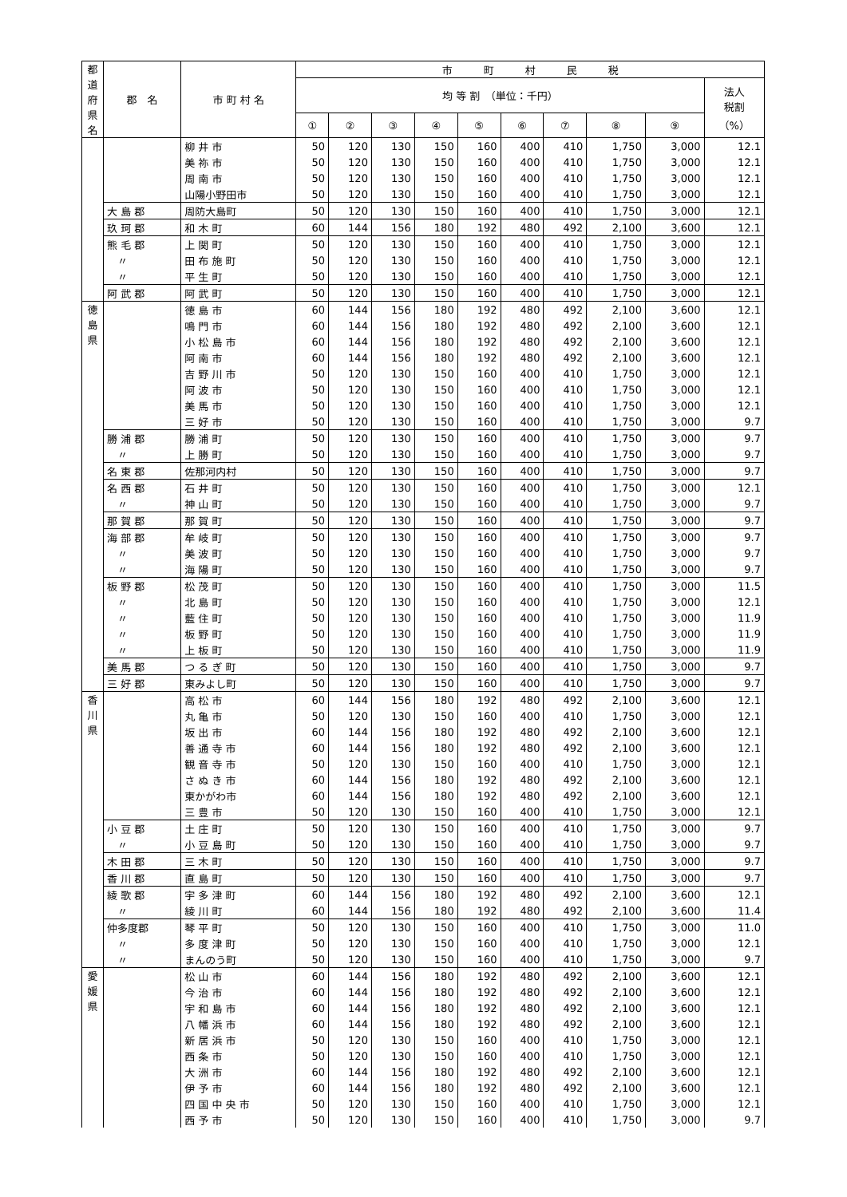| 都 道 府 県 名 | 郡 名 | 市 町 村 名 | 市 町 村 民 税 | | | | | | | | | |
| --- | --- | --- | --- | --- | --- | --- | --- | --- | --- | --- | --- | --- |
| | | | 均 等 割 （単位：千円） | | | | | | | | | 法人 税割 （%） |
| | | | ① | ② | ③ | ④ | ⑤ | ⑥ | ⑦ | ⑧ | ⑨ | |
| | | 柳 井 市 | 50 | 120 | 130 | 150 | 160 | 400 | 410 | 1,750 | 3,000 | 12.1 |
| | | 美 祢 市 | 50 | 120 | 130 | 150 | 160 | 400 | 410 | 1,750 | 3,000 | 12.1 |
| | | 周 南 市 | 50 | 120 | 130 | 150 | 160 | 400 | 410 | 1,750 | 3,000 | 12.1 |
| | | 山陽小野田市 | 50 | 120 | 130 | 150 | 160 | 400 | 410 | 1,750 | 3,000 | 12.1 |
| | 大 島 郡 | 周防大島町 | 50 | 120 | 130 | 150 | 160 | 400 | 410 | 1,750 | 3,000 | 12.1 |
| | 玖 珂 郡 | 和 木 町 | 60 | 144 | 156 | 180 | 192 | 480 | 492 | 2,100 | 3,600 | 12.1 |
| | 熊 毛 郡 | 上 関 町 | 50 | 120 | 130 | 150 | 160 | 400 | 410 | 1,750 | 3,000 | 12.1 |
| | 〃 | 田 布 施 町 | 50 | 120 | 130 | 150 | 160 | 400 | 410 | 1,750 | 3,000 | 12.1 |
| | 〃 | 平 生 町 | 50 | 120 | 130 | 150 | 160 | 400 | 410 | 1,750 | 3,000 | 12.1 |
| | 阿 武 郡 | 阿 武 町 | 50 | 120 | 130 | 150 | 160 | 400 | 410 | 1,750 | 3,000 | 12.1 |
| 徳 島 県 | | 徳 島 市 | 60 | 144 | 156 | 180 | 192 | 480 | 492 | 2,100 | 3,600 | 12.1 |
| | | 鳴 門 市 | 60 | 144 | 156 | 180 | 192 | 480 | 492 | 2,100 | 3,600 | 12.1 |
| | | 小 松 島 市 | 60 | 144 | 156 | 180 | 192 | 480 | 492 | 2,100 | 3,600 | 12.1 |
| | | 阿 南 市 | 60 | 144 | 156 | 180 | 192 | 480 | 492 | 2,100 | 3,600 | 12.1 |
| | | 吉 野 川 市 | 50 | 120 | 130 | 150 | 160 | 400 | 410 | 1,750 | 3,000 | 12.1 |
| | | 阿 波 市 | 50 | 120 | 130 | 150 | 160 | 400 | 410 | 1,750 | 3,000 | 12.1 |
| | | 美 馬 市 | 50 | 120 | 130 | 150 | 160 | 400 | 410 | 1,750 | 3,000 | 12.1 |
| | | 三 好 市 | 50 | 120 | 130 | 150 | 160 | 400 | 410 | 1,750 | 3,000 | 9.7 |
| | 勝 浦 郡 | 勝 浦 町 | 50 | 120 | 130 | 150 | 160 | 400 | 410 | 1,750 | 3,000 | 9.7 |
| | 〃 | 上 勝 町 | 50 | 120 | 130 | 150 | 160 | 400 | 410 | 1,750 | 3,000 | 9.7 |
| | 名 東 郡 | 佐那河内村 | 50 | 120 | 130 | 150 | 160 | 400 | 410 | 1,750 | 3,000 | 9.7 |
| | 名 西 郡 | 石 井 町 | 50 | 120 | 130 | 150 | 160 | 400 | 410 | 1,750 | 3,000 | 12.1 |
| | 〃 | 神 山 町 | 50 | 120 | 130 | 150 | 160 | 400 | 410 | 1,750 | 3,000 | 9.7 |
| | 那 賀 郡 | 那 賀 町 | 50 | 120 | 130 | 150 | 160 | 400 | 410 | 1,750 | 3,000 | 9.7 |
| | 海 部 郡 | 牟 岐 町 | 50 | 120 | 130 | 150 | 160 | 400 | 410 | 1,750 | 3,000 | 9.7 |
| | 〃 | 美 波 町 | 50 | 120 | 130 | 150 | 160 | 400 | 410 | 1,750 | 3,000 | 9.7 |
| | 〃 | 海 陽 町 | 50 | 120 | 130 | 150 | 160 | 400 | 410 | 1,750 | 3,000 | 9.7 |
| | 板 野 郡 | 松 茂 町 | 50 | 120 | 130 | 150 | 160 | 400 | 410 | 1,750 | 3,000 | 11.5 |
| | 〃 | 北 島 町 | 50 | 120 | 130 | 150 | 160 | 400 | 410 | 1,750 | 3,000 | 12.1 |
| | 〃 | 藍 住 町 | 50 | 120 | 130 | 150 | 160 | 400 | 410 | 1,750 | 3,000 | 11.9 |
| | 〃 | 板 野 町 | 50 | 120 | 130 | 150 | 160 | 400 | 410 | 1,750 | 3,000 | 11.9 |
| | 〃 | 上 板 町 | 50 | 120 | 130 | 150 | 160 | 400 | 410 | 1,750 | 3,000 | 11.9 |
| | 美 馬 郡 | つ る ぎ 町 | 50 | 120 | 130 | 150 | 160 | 400 | 410 | 1,750 | 3,000 | 9.7 |
| | 三 好 郡 | 東みよし町 | 50 | 120 | 130 | 150 | 160 | 400 | 410 | 1,750 | 3,000 | 9.7 |
| 香 川 県 | | 高 松 市 | 60 | 144 | 156 | 180 | 192 | 480 | 492 | 2,100 | 3,600 | 12.1 |
| | | 丸 亀 市 | 50 | 120 | 130 | 150 | 160 | 400 | 410 | 1,750 | 3,000 | 12.1 |
| | | 坂 出 市 | 60 | 144 | 156 | 180 | 192 | 480 | 492 | 2,100 | 3,600 | 12.1 |
| | | 善 通 寺 市 | 60 | 144 | 156 | 180 | 192 | 480 | 492 | 2,100 | 3,600 | 12.1 |
| | | 観 音 寺 市 | 50 | 120 | 130 | 150 | 160 | 400 | 410 | 1,750 | 3,000 | 12.1 |
| | | さ ぬ き 市 | 60 | 144 | 156 | 180 | 192 | 480 | 492 | 2,100 | 3,600 | 12.1 |
| | | 東かがわ市 | 60 | 144 | 156 | 180 | 192 | 480 | 492 | 2,100 | 3,600 | 12.1 |
| | | 三 豊 市 | 50 | 120 | 130 | 150 | 160 | 400 | 410 | 1,750 | 3,000 | 12.1 |
| | 小 豆 郡 | 土 庄 町 | 50 | 120 | 130 | 150 | 160 | 400 | 410 | 1,750 | 3,000 | 9.7 |
| | 〃 | 小 豆 島 町 | 50 | 120 | 130 | 150 | 160 | 400 | 410 | 1,750 | 3,000 | 9.7 |
| | 木 田 郡 | 三 木 町 | 50 | 120 | 130 | 150 | 160 | 400 | 410 | 1,750 | 3,000 | 9.7 |
| | 香 川 郡 | 直 島 町 | 50 | 120 | 130 | 150 | 160 | 400 | 410 | 1,750 | 3,000 | 9.7 |
| | 綾 歌 郡 | 宇 多 津 町 | 60 | 144 | 156 | 180 | 192 | 480 | 492 | 2,100 | 3,600 | 12.1 |
| | 〃 | 綾 川 町 | 60 | 144 | 156 | 180 | 192 | 480 | 492 | 2,100 | 3,600 | 11.4 |
| | 仲多度郡 | 琴 平 町 | 50 | 120 | 130 | 150 | 160 | 400 | 410 | 1,750 | 3,000 | 11.0 |
| | 〃 | 多 度 津 町 | 50 | 120 | 130 | 150 | 160 | 400 | 410 | 1,750 | 3,000 | 12.1 |
| | 〃 | まんのう町 | 50 | 120 | 130 | 150 | 160 | 400 | 410 | 1,750 | 3,000 | 9.7 |
| 愛 媛 県 | | 松 山 市 | 60 | 144 | 156 | 180 | 192 | 480 | 492 | 2,100 | 3,600 | 12.1 |
| | | 今 治 市 | 60 | 144 | 156 | 180 | 192 | 480 | 492 | 2,100 | 3,600 | 12.1 |
| | | 宇 和 島 市 | 60 | 144 | 156 | 180 | 192 | 480 | 492 | 2,100 | 3,600 | 12.1 |
| | | 八 幡 浜 市 | 60 | 144 | 156 | 180 | 192 | 480 | 492 | 2,100 | 3,600 | 12.1 |
| | | 新 居 浜 市 | 50 | 120 | 130 | 150 | 160 | 400 | 410 | 1,750 | 3,000 | 12.1 |
| | | 西 条 市 | 50 | 120 | 130 | 150 | 160 | 400 | 410 | 1,750 | 3,000 | 12.1 |
| | | 大 洲 市 | 60 | 144 | 156 | 180 | 192 | 480 | 492 | 2,100 | 3,600 | 12.1 |
| | | 伊 予 市 | 60 | 144 | 156 | 180 | 192 | 480 | 492 | 2,100 | 3,600 | 12.1 |
| | | 四 国 中 央 市 | 50 | 120 | 130 | 150 | 160 | 400 | 410 | 1,750 | 3,000 | 12.1 |
| | | 西 予 市 | 50 | 120 | 130 | 150 | 160 | 400 | 410 | 1,750 | 3,000 | 9.7 |